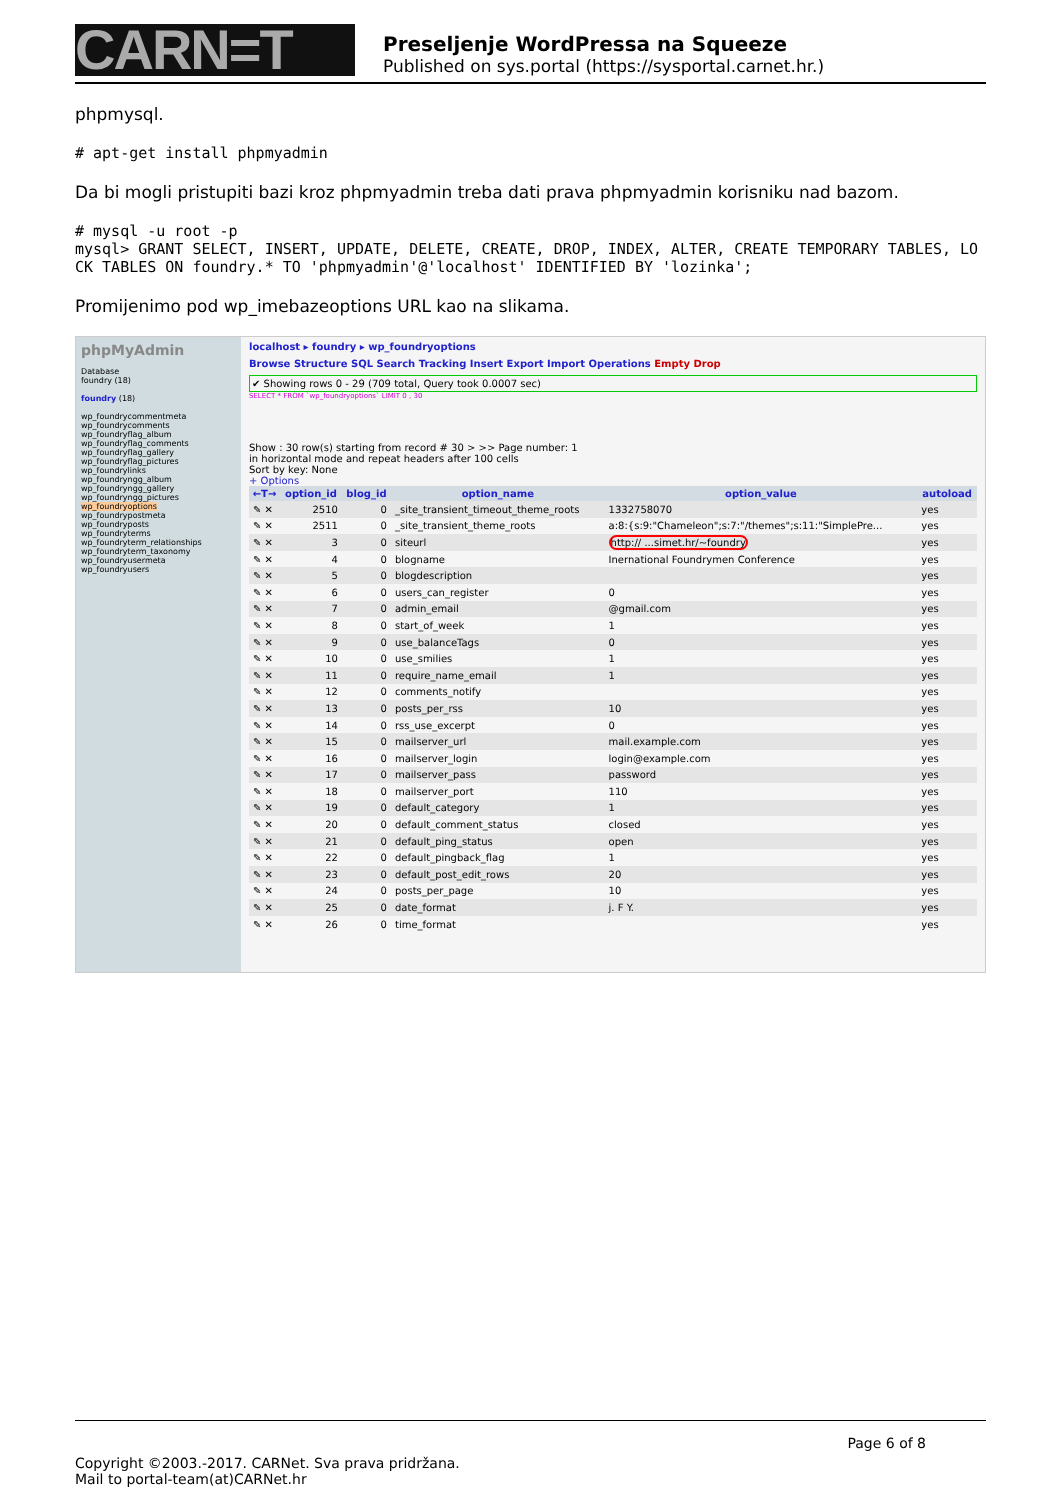CARN=T
Preseljenje WordPressa na Squeeze
Published on sys.portal (https://sysportal.carnet.hr.)
phpmysql.
# apt-get install phpmyadmin
Da bi mogli pristupiti bazi kroz phpmyadmin treba dati prava phpmyadmin korisniku nad bazom.
# mysql -u root -p
mysql> GRANT SELECT, INSERT, UPDATE, DELETE, CREATE, DROP, INDEX, ALTER, CREATE TEMPORARY TABLES, LOCK TABLES ON foundry.* TO 'phpmyadmin'@'localhost' IDENTIFIED BY 'lozinka';
Promijenimo pod wp_imebazeoptions URL kao na slikama.
phpMyAdmin
Database
foundry (18)
foundry (18)
wp_foundrycommentmeta
wp_foundrycomments
wp_foundryflag_album
wp_foundryflag_comments
wp_foundryflag_gallery
wp_foundryflag_pictures
wp_foundrylinks
wp_foundryngg_album
wp_foundryngg_gallery
wp_foundryngg_pictures
wp_foundryoptions
wp_foundrypostmeta
wp_foundryposts
wp_foundryterms
wp_foundryterm_relationships
wp_foundryterm_taxonomy
wp_foundryusermeta
wp_foundryusers
localhost ▸ foundry ▸ wp_foundryoptions
Browse Structure SQL Search Tracking Insert Export Import Operations Empty Drop
✔ Showing rows 0 - 29 (709 total, Query took 0.0007 sec)
SELECT * FROM `wp_foundryoptions` LIMIT 0 , 30
Show : 30 row(s) starting from record # 30 > >> Page number: 1
in horizontal mode and repeat headers after 100 cells
Sort by key: None
+ Options
| ←T→ | option_id | blog_id | option_name | option_value | autoload |
| --- | --- | --- | --- | --- | --- |
| ✎ ✕ | 2510 | 0 | _site_transient_timeout_theme_roots | 1332758070 | yes |
| ✎ ✕ | 2511 | 0 | _site_transient_theme_roots | a:8:{s:9:"Chameleon";s:7:"/themes";s:11:"SimplePre... | yes |
| ✎ ✕ | 3 | 0 | siteurl | http:// ...simet.hr/~foundry | yes |
| ✎ ✕ | 4 | 0 | blogname | Inernational Foundrymen Conference | yes |
| ✎ ✕ | 5 | 0 | blogdescription | | yes |
| ✎ ✕ | 6 | 0 | users_can_register | 0 | yes |
| ✎ ✕ | 7 | 0 | admin_email | @gmail.com | yes |
| ✎ ✕ | 8 | 0 | start_of_week | 1 | yes |
| ✎ ✕ | 9 | 0 | use_balanceTags | 0 | yes |
| ✎ ✕ | 10 | 0 | use_smilies | 1 | yes |
| ✎ ✕ | 11 | 0 | require_name_email | 1 | yes |
| ✎ ✕ | 12 | 0 | comments_notify | | yes |
| ✎ ✕ | 13 | 0 | posts_per_rss | 10 | yes |
| ✎ ✕ | 14 | 0 | rss_use_excerpt | 0 | yes |
| ✎ ✕ | 15 | 0 | mailserver_url | mail.example.com | yes |
| ✎ ✕ | 16 | 0 | mailserver_login | login@example.com | yes |
| ✎ ✕ | 17 | 0 | mailserver_pass | password | yes |
| ✎ ✕ | 18 | 0 | mailserver_port | 110 | yes |
| ✎ ✕ | 19 | 0 | default_category | 1 | yes |
| ✎ ✕ | 20 | 0 | default_comment_status | closed | yes |
| ✎ ✕ | 21 | 0 | default_ping_status | open | yes |
| ✎ ✕ | 22 | 0 | default_pingback_flag | 1 | yes |
| ✎ ✕ | 23 | 0 | default_post_edit_rows | 20 | yes |
| ✎ ✕ | 24 | 0 | posts_per_page | 10 | yes |
| ✎ ✕ | 25 | 0 | date_format | j. F Y. | yes |
| ✎ ✕ | 26 | 0 | time_format | | yes |
Page 6 of 8
Copyright ©2003.-2017. CARNet. Sva prava pridržana.
Mail to portal-team(at)CARNet.hr